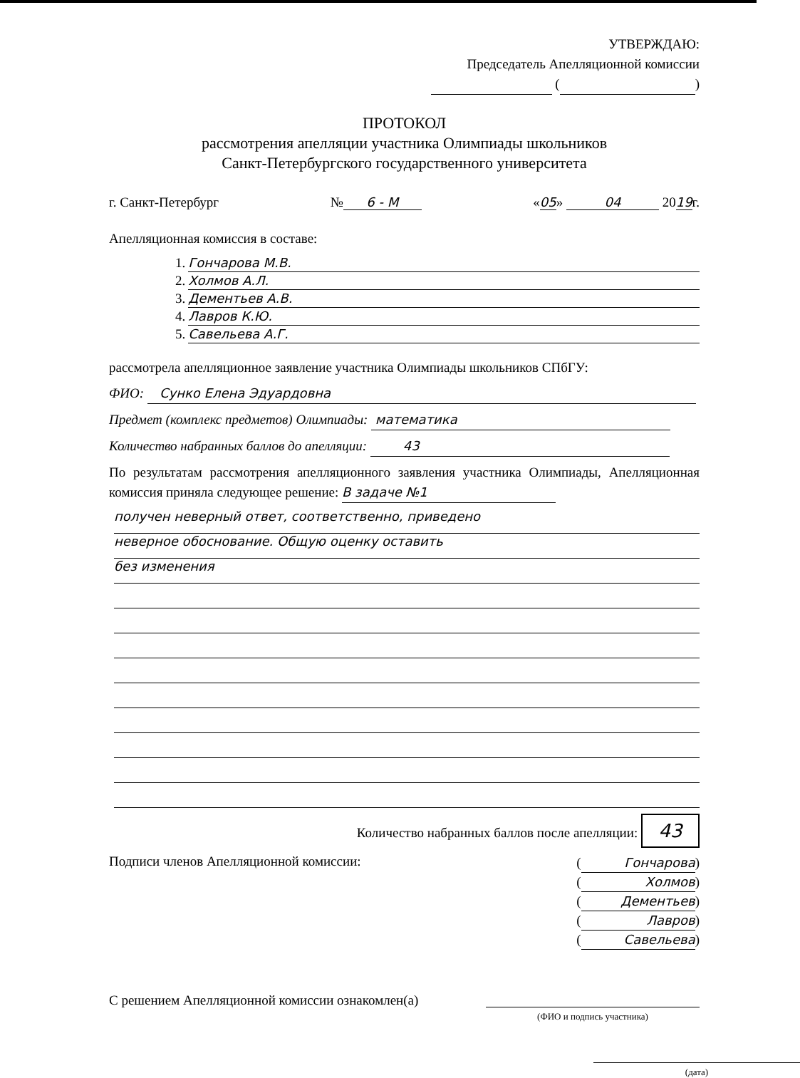УТВЕРЖДАЮ:
Председатель Апелляционной комиссии
( )
ПРОТОКОЛ
рассмотрения апелляции участника Олимпиады школьников
Санкт-Петербургского государственного университета
г. Санкт-Петербург № 6 - М «05» 04 2019г.
Апелляционная комиссия в составе:
1. Гончарова М.В.
2. Холмов А.Л.
3. Дементьев А.В.
4. Лавров К.Ю.
5. Савельева А.Г.
рассмотрела апелляционное заявление участника Олимпиады школьников СПбГУ:
ФИО: Сунко Елена Эдуардовна
Предмет (комплекс предметов) Олимпиады: математика
Количество набранных баллов до апелляции: 43
По результатам рассмотрения апелляционного заявления участника Олимпиады, Апелляционная комиссия приняла следующее решение: В задаче №1
получен неверный ответ, соответственно, приведено
неверное обоснование. Общую оценку оставить
без изменения
Количество набранных баллов после апелляции: 43
Подписи членов Апелляционной комиссии:
(Гончарова)
(Холмов)
(Дементьев)
(Лавров)
(Савельева)
С решением Апелляционной комиссии ознакомлен(а)
(ФИО и подпись участника)
(дата)